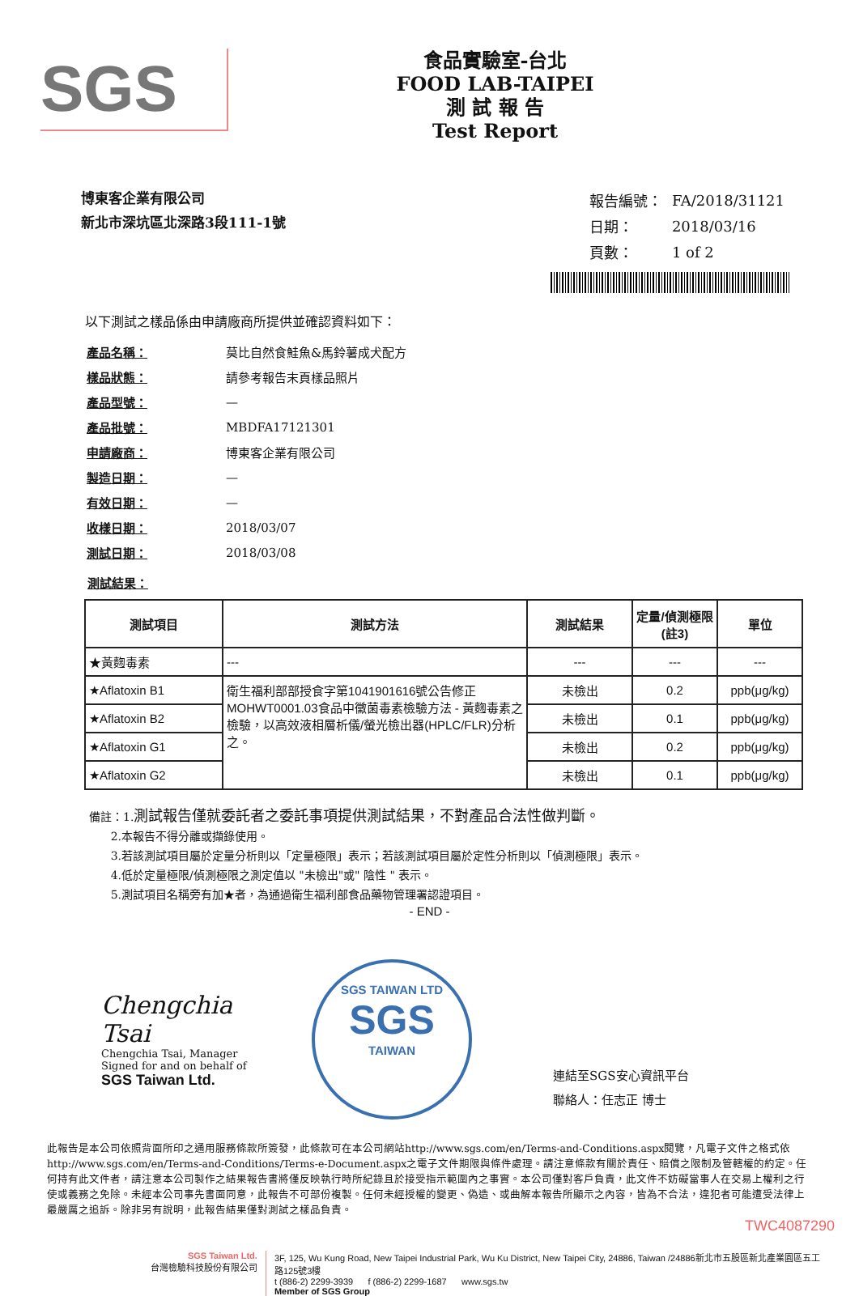SGS
食品實驗室-台北
FOOD LAB-TAIPEI
測 試 報 告
Test Report
博東客企業有限公司
新北市深坑區北深路3段111-1號
| 報告編號： | FA/2018/31121 |
| 日期： | 2018/03/16 |
| 頁數： | 1 of 2 |
以下測試之樣品係由申請廠商所提供並確認資料如下：
| 產品名稱： | 莫比自然食鮭魚&馬鈴薯成犬配方 |
| 樣品狀態： | 請參考報告末頁樣品照片 |
| 產品型號： | — |
| 產品批號： | MBDFA17121301 |
| 申請廠商： | 博東客企業有限公司 |
| 製造日期： | — |
| 有效日期： | — |
| 收樣日期： | 2018/03/07 |
| 測試日期： | 2018/03/08 |
測試結果：
| 測試項目 | 測試方法 | 測試結果 | 定量/偵測極限(註3) | 單位 |
| --- | --- | --- | --- | --- |
| ★黃麴毒素 | --- | --- | --- | --- |
| ★Aflatoxin B1 | 衛生福利部部授食字第1041901616號公告修正MOHWT0001.03食品中黴菌毒素檢驗方法 - 黃麴毒素之檢驗，以高效液相層析儀/螢光檢出器(HPLC/FLR)分析之。 | 未檢出 | 0.2 | ppb(μg/kg) |
| ★Aflatoxin B2 | | 未檢出 | 0.1 | ppb(μg/kg) |
| ★Aflatoxin G1 | | 未檢出 | 0.2 | ppb(μg/kg) |
| ★Aflatoxin G2 | | 未檢出 | 0.1 | ppb(μg/kg) |
備註：1.測試報告僅就委託者之委託事項提供測試結果，不對產品合法性做判斷。
2.本報告不得分離或擷錄使用。
3.若該測試項目屬於定量分析則以「定量極限」表示；若該測試項目屬於定性分析則以「偵測極限」表示。
4.低於定量極限/偵測極限之測定值以 "未檢出"或" 陰性 " 表示。
5.測試項目名稱旁有加★者，為通過衛生福利部食品藥物管理署認證項目。
- END -
Chengchia Tsai
Chengchia Tsai, Manager
Signed for and on behalf of
SGS Taiwan Ltd.
SGS TAIWAN LTD
SGS
TAIWAN
連結至SGS安心資訊平台
聯絡人：任志正 博士
此報告是本公司依照背面所印之通用服務條款所簽發，此條款可在本公司網站http://www.sgs.com/en/Terms-and-Conditions.aspx閱覽，凡電子文件之格式依http://www.sgs.com/en/Terms-and-Conditions/Terms-e-Document.aspx之電子文件期限與條件處理。請注意條款有關於責任、賠償之限制及管轄權的約定。任何持有此文件者，請注意本公司製作之結果報告書將僅反映執行時所紀錄且於接受指示範圍內之事實。本公司僅對客戶負責，此文件不妨礙當事人在交易上權利之行使或義務之免除。未經本公司事先書面同意，此報告不可部份複製。任何未經授權的變更、偽造、或曲解本報告所顯示之內容，皆為不合法，違犯者可能遭受法律上最嚴厲之追訴。除非另有說明，此報告結果僅對測試之樣品負責。
TWC4087290
SGS Taiwan Ltd.
台灣檢驗科技股份有限公司
3F, 125, Wu Kung Road, New Taipei Industrial Park, Wu Ku District, New Taipei City, 24886, Taiwan /24886新北市五股區新北產業園區五工路125號3樓
t (886-2) 2299-3939 f (886-2) 2299-1687 www.sgs.tw
Member of SGS Group